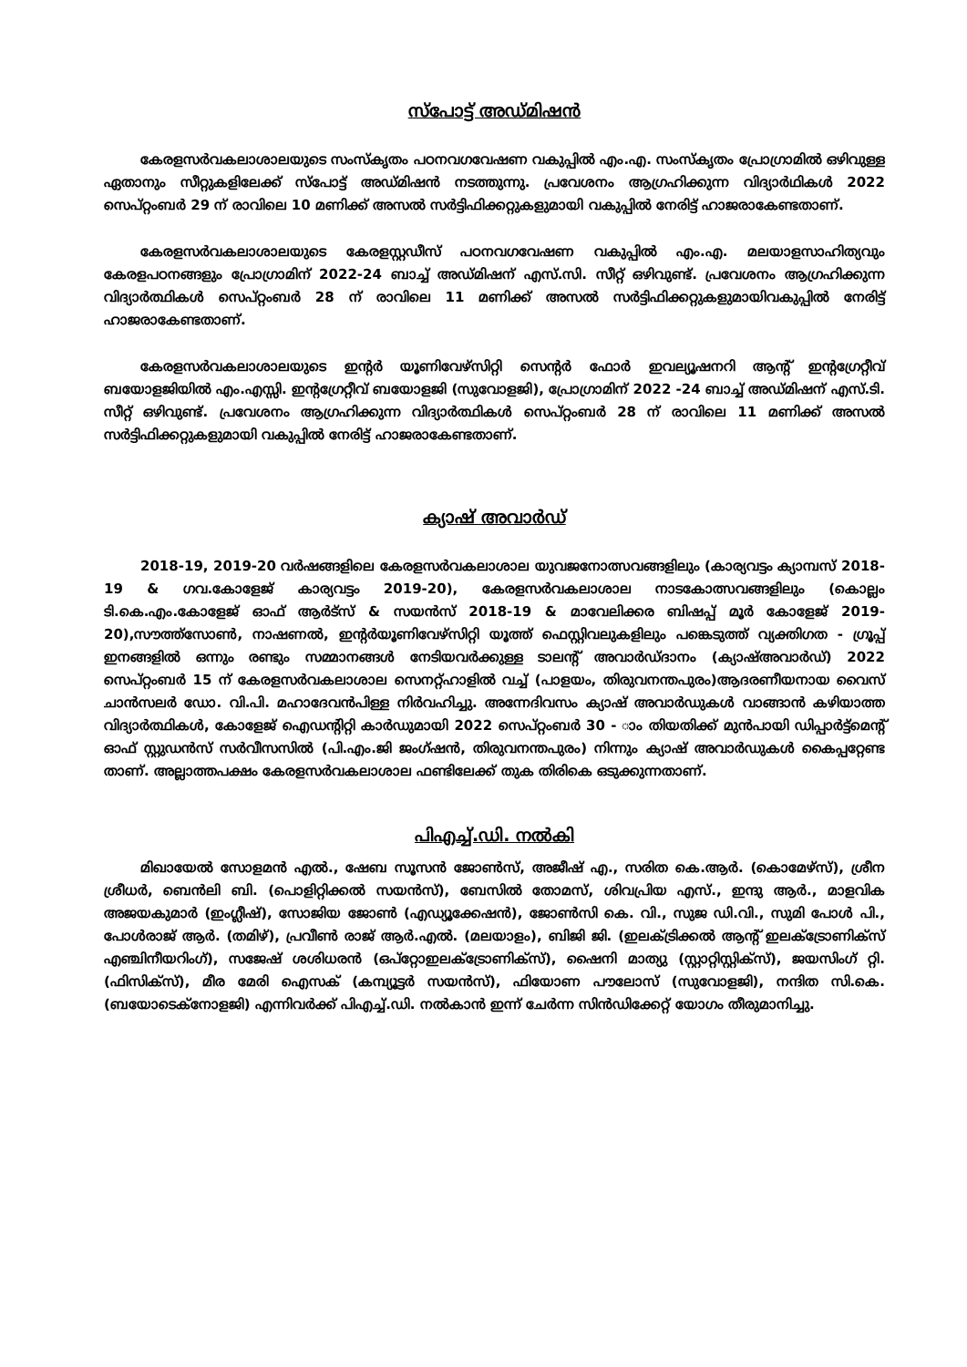സ്പോട്ട് അഡ്മിഷൻ
കേരളസർവകലാശാലയുടെ സംസ്കൃതം പഠനവഗവേഷണ വകുപ്പിൽ എം.എ. സംസ്കൃതം പ്രോഗ്രാമിൽ ഒഴിവുള്ള ഏതാനും സീറ്റുകളിലേക്ക് സ്പോട്ട് അഡ്മിഷൻ നടത്തുന്നു. പ്രവേശനം ആഗ്രഹിക്കുന്ന വിദ്യാർഥികൾ 2022 സെപ്റ്റംബർ 29 ന് രാവിലെ 10 മണിക്ക് അസൽ സർട്ടിഫിക്കറ്റുകളുമായി വകുപ്പിൽ നേരിട്ട് ഹാജരാകേണ്ടതാണ്.
കേരളസർവകലാശാലയുടെ കേരളസ്റ്റഡീസ് പഠനവഗവേഷണ വകുപ്പിൽ എം.എ. മലയാളസാഹിത്യവും കേരളപഠനങ്ങളും പ്രോഗ്രാമിന് 2022-24 ബാച്ച് അഡ്മിഷന് എസ്.സി. സീറ്റ് ഒഴിവുണ്ട്. പ്രവേശനം ആഗ്രഹിക്കുന്ന വിദ്യാർത്ഥികൾ സെപ്റ്റംബർ 28 ന് രാവിലെ 11 മണിക്ക് അസൽ സർട്ടിഫിക്കറ്റുകളുമായിവകുപ്പിൽ നേരിട്ട് ഹാജരാകേണ്ടതാണ്.
കേരളസർവകലാശാലയുടെ ഇന്റർ യൂണിവേഴ്സിറ്റി സെന്റർ ഫോർ ഇവല്യൂഷനറി ആന്റ് ഇന്റഗ്രേറ്റീവ് ബയോളജിയിൽ എം.എസ്സി. ഇന്റഗ്രേറ്റീവ് ബയോളജി (സുവോളജി), പ്രോഗ്രാമിന് 2022 -24 ബാച്ച് അഡ്മിഷന് എസ്.ടി. സീറ്റ് ഒഴിവുണ്ട്. പ്രവേശനം ആഗ്രഹിക്കുന്ന വിദ്യാർത്ഥികൾ സെപ്റ്റംബർ 28 ന് രാവിലെ 11 മണിക്ക് അസൽ സർട്ടിഫിക്കറ്റുകളുമായി വകുപ്പിൽ നേരിട്ട് ഹാജരാകേണ്ടതാണ്.
ക്യാഷ് അവാർഡ്
2018-19, 2019-20 വർഷങ്ങളിലെ കേരളസർവകലാശാല യുവജനോത്സവങ്ങളിലും (കാര്യവട്ടം ക്യാമ്പസ് 2018-19 & ഗവ.കോളേജ് കാര്യവട്ടം 2019-20), കേരളസർവകലാശാല നാടകോത്സവങ്ങളിലും (കൊല്ലം ടി.കെ.എം.കോളേജ് ഓഫ് ആർട്സ് & സയൻസ് 2018-19 & മാവേലിക്കര ബിഷപ്പ് മൂർ കോളേജ് 2019-20),സൗത്ത്സോൺ, നാഷണൽ, ഇന്റർയൂണിവേഴ്സിറ്റി യൂത്ത് ഫെസ്റ്റിവലുകളിലും പങ്കെടുത്ത് വ്യക്തിഗത - ഗ്രൂപ്പ് ഇനങ്ങളിൽ ഒന്നും രണ്ടും സമ്മാനങ്ങൾ നേടിയവർക്കുള്ള ടാലന്റ് അവാർഡ്ദാനം (ക്യാഷ്അവാർഡ്) 2022 സെപ്റ്റംബർ 15 ന് കേരളസർവകലാശാല സെനറ്റ്ഹാളിൽ വച്ച് (പാളയം, തിരുവനന്തപുരം)ആദരണീയനായ വൈസ് ചാൻസലർ ഡോ. വി.പി. മഹാദേവൻപിള്ള നിർവഹിച്ചു. അന്നേദിവസം ക്യാഷ് അവാർഡുകൾ വാങ്ങാൻ കഴിയാത്ത വിദ്യാർത്ഥികൾ, കോളേജ് ഐഡന്റിറ്റി കാർഡുമായി 2022 സെപ്റ്റംബർ 30 - ാം തിയതിക്ക് മുൻപായി ഡിപ്പാർട്ട്മെന്റ് ഓഫ് സ്റ്റുഡൻസ് സർവീസസിൽ (പി.എം.ജി ജംഗ്ഷൻ, തിരുവനന്തപുരം) നിന്നും ക്യാഷ് അവാർഡുകൾ കൈപ്പറ്റേണ്ട താണ്. അല്ലാത്തപക്ഷം കേരളസർവകലാശാല ഫണ്ടിലേക്ക് തുക തിരികെ ഒടുക്കുന്നതാണ്.
പിഎച്ച്.ഡി. നൽകി
മിഖായേൽ സോളമൻ എൽ., ഷേബ സൂസൻ ജോൺസ്, അജീഷ് എ., സരിത കെ.ആർ. (കൊമേഴ്സ്), ശ്രീന ശ്രീധർ, ബെൻലി ബി. (പൊളിറ്റിക്കൽ സയൻസ്), ബേസിൽ തോമസ്, ശിവപ്രിയ എസ്., ഇന്ദു ആർ., മാളവിക അജയകുമാർ (ഇംഗ്ലീഷ്), സോജിയ ജോൺ (എഡ്യൂക്കേഷൻ), ജോൺസി കെ. വി., സുജ ഡി.വി., സുമി പോൾ പി., പോൾരാജ് ആർ. (തമിഴ്), പ്രവീൺ രാജ് ആർ.എൽ. (മലയാളം), ബിജി ജി. (ഇലക്ട്രിക്കൽ ആന്റ് ഇലക്ട്രോണിക്സ് എഞ്ചിനീയറിംഗ്), സജേഷ് ശശിധരൻ (ഒപ്റ്റോഇലക്ട്രോണിക്സ്), ഷൈനി മാത്യു (സ്റ്റാറ്റിസ്റ്റിക്സ്), ജയസിംഗ് റ്റി. (ഫിസിക്സ്), മീര മേരി ഐസക് (കമ്പ്യൂട്ടർ സയൻസ്), ഫിയോണ പൗലോസ് (സുവോളജി), നന്ദിത സി.കെ. (ബയോടെക്നോളജി) എന്നിവർക്ക് പിഎച്ച്.ഡി. നൽകാൻ ഇന്ന് ചേർന്ന സിൻഡിക്കേറ്റ് യോഗം തീരുമാനിച്ചു.